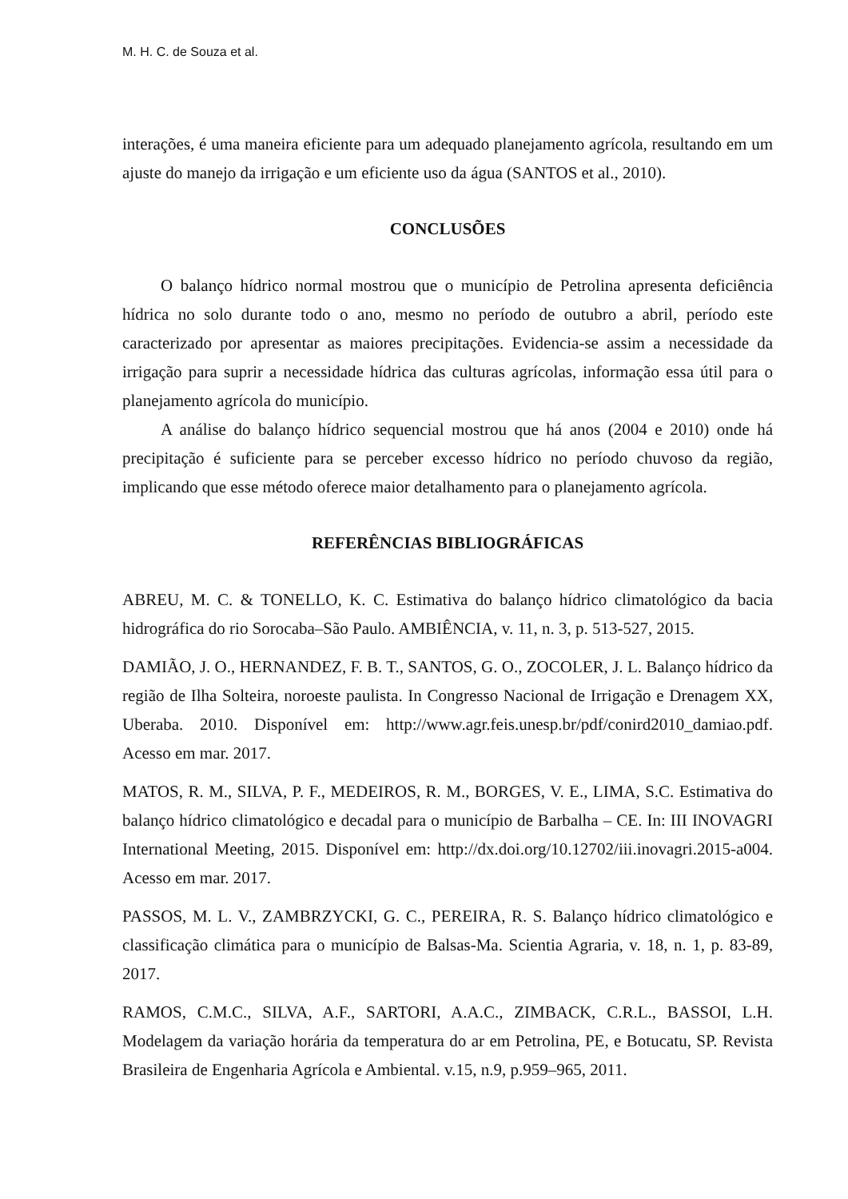M. H. C. de Souza et al.
interações, é uma maneira eficiente para um adequado planejamento agrícola, resultando em um ajuste do manejo da irrigação e um eficiente uso da água (SANTOS et al., 2010).
CONCLUSÕES
O balanço hídrico normal mostrou que o município de Petrolina apresenta deficiência hídrica no solo durante todo o ano, mesmo no período de outubro a abril, período este caracterizado por apresentar as maiores precipitações. Evidencia-se assim a necessidade da irrigação para suprir a necessidade hídrica das culturas agrícolas, informação essa útil para o planejamento agrícola do município.
A análise do balanço hídrico sequencial mostrou que há anos (2004 e 2010) onde há precipitação é suficiente para se perceber excesso hídrico no período chuvoso da região, implicando que esse método oferece maior detalhamento para o planejamento agrícola.
REFERÊNCIAS BIBLIOGRÁFICAS
ABREU, M. C. & TONELLO, K. C. Estimativa do balanço hídrico climatológico da bacia hidrográfica do rio Sorocaba–São Paulo. AMBIÊNCIA, v. 11, n. 3, p. 513-527, 2015.
DAMIÃO, J. O., HERNANDEZ, F. B. T., SANTOS, G. O., ZOCOLER, J. L. Balanço hídrico da região de Ilha Solteira, noroeste paulista. In Congresso Nacional de Irrigação e Drenagem XX, Uberaba. 2010. Disponível em: http://www.agr.feis.unesp.br/pdf/conird2010_damiao.pdf. Acesso em mar. 2017.
MATOS, R. M., SILVA, P. F., MEDEIROS, R. M., BORGES, V. E., LIMA, S.C. Estimativa do balanço hídrico climatológico e decadal para o município de Barbalha – CE. In: III INOVAGRI International Meeting, 2015. Disponível em: http://dx.doi.org/10.12702/iii.inovagri.2015-a004. Acesso em mar. 2017.
PASSOS, M. L. V., ZAMBRZYCKI, G. C., PEREIRA, R. S. Balanço hídrico climatológico e classificação climática para o município de Balsas-Ma. Scientia Agraria, v. 18, n. 1, p. 83-89, 2017.
RAMOS, C.M.C., SILVA, A.F., SARTORI, A.A.C., ZIMBACK, C.R.L., BASSOI, L.H. Modelagem da variação horária da temperatura do ar em Petrolina, PE, e Botucatu, SP. Revista Brasileira de Engenharia Agrícola e Ambiental. v.15, n.9, p.959–965, 2011.